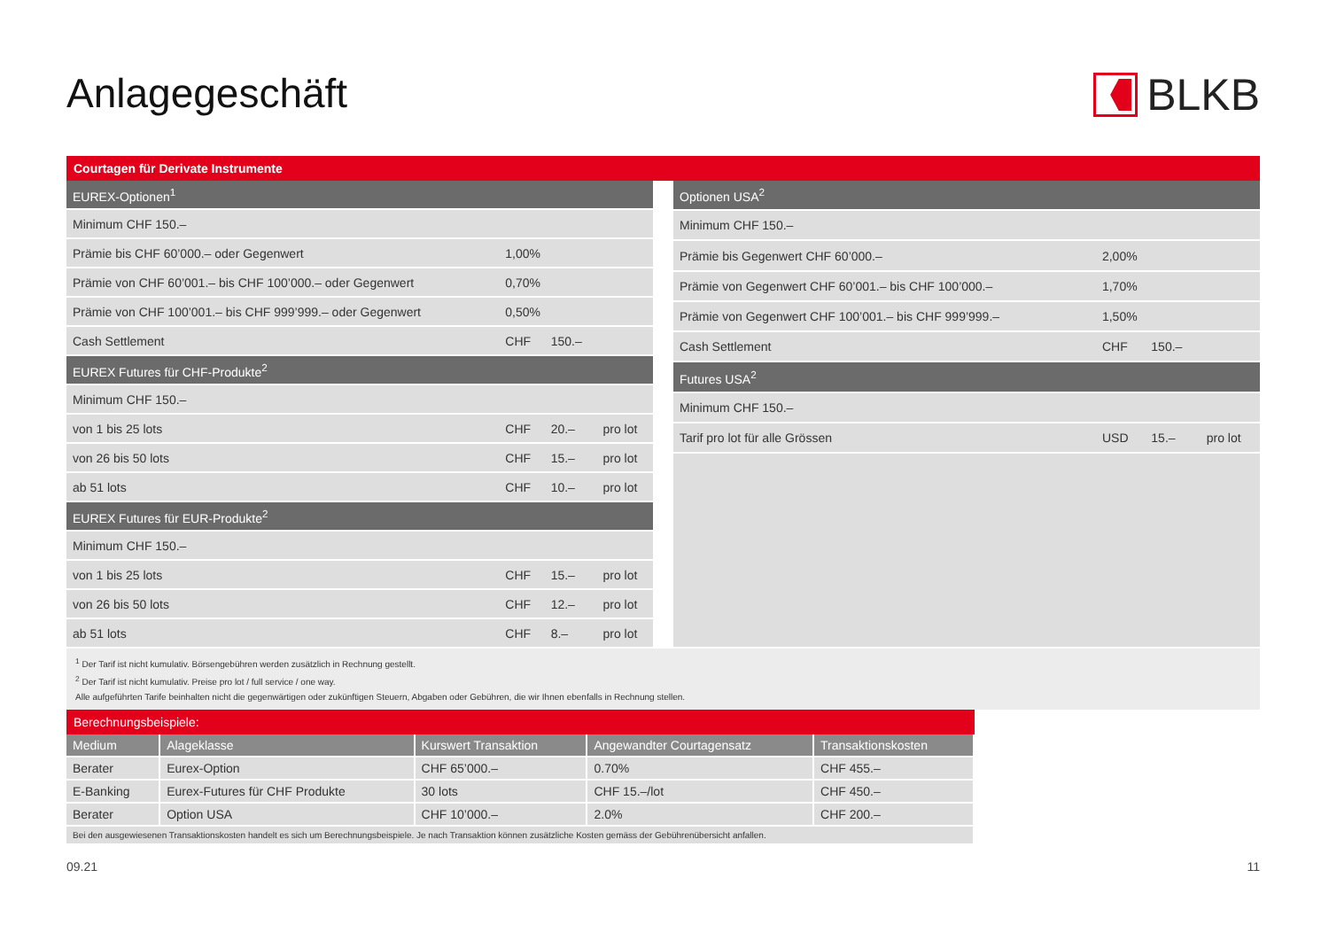Anlagegeschäft BLKB
Courtagen für Derivate Instrumente
| EUREX-Optionen<sup>1</sup> | | | |
| Minimum CHF 150.– | | | |
| Prämie bis CHF 60’000.– oder Gegenwert | 1,00% | | |
| Prämie von CHF 60’001.– bis CHF 100’000.– oder Gegenwert | 0,70% | | |
| Prämie von CHF 100’001.– bis CHF 999’999.– oder Gegenwert | 0,50% | | |
| Cash Settlement | CHF | 150.– | |
| EUREX Futures für CHF-Produkte<sup>2</sup> | | | |
| Minimum CHF 150.– | | | |
| von 1 bis 25 lots | CHF | 20.– | pro lot |
| von 26 bis 50 lots | CHF | 15.– | pro lot |
| ab 51 lots | CHF | 10.– | pro lot |
| EUREX Futures für EUR-Produkte<sup>2</sup> | | | |
| Minimum CHF 150.– | | | |
| von 1 bis 25 lots | CHF | 15.– | pro lot |
| von 26 bis 50 lots | CHF | 12.– | pro lot |
| ab 51 lots | CHF | 8.– | pro lot |
| Optionen USA<sup>2</sup> | | | |
| Minimum CHF 150.– | | | |
| Prämie bis Gegenwert CHF 60’000.– | 2,00% | | |
| Prämie von Gegenwert CHF 60’001.– bis CHF 100’000.– | 1,70% | | |
| Prämie von Gegenwert CHF 100’001.– bis CHF 999’999.– | 1,50% | | |
| Cash Settlement | CHF | 150.– | |
| Futures USA<sup>2</sup> | | | |
| Minimum CHF 150.– | | | |
| Tarif pro lot für alle Grössen | USD | 15.– | pro lot |
<sup>1</sup> Der Tarif ist nicht kumulativ. Börsengebühren werden zusätzlich in Rechnung gestellt.
<sup>2</sup> Der Tarif ist nicht kumulativ. Preise pro lot / full service / one way.
Alle aufgeführten Tarife beinhalten nicht die gegenwärtigen oder zukünftigen Steuern, Abgaben oder Gebühren, die wir Ihnen ebenfalls in Rechnung stellen.
Berechnungsbeispiele:
| Medium | Alageklasse | Kurswert Transaktion | Angewandter Courtagensatz | Transaktionskosten |
| --- | --- | --- | --- | --- |
| Berater | Eurex-Option | CHF 65’000.– | 0.70% | CHF 455.– |
| E-Banking | Eurex-Futures für CHF Produkte | 30 lots | CHF 15.–/lot | CHF 450.– |
| Berater | Option USA | CHF 10’000.– | 2.0% | CHF 200.– |
| Bei den ausgewiesenen Transaktionskosten handelt es sich um Berechnungsbeispiele. Je nach Transaktion können zusätzliche Kosten gemäss der Gebührenübersicht anfallen. | | | | |
09.21 11